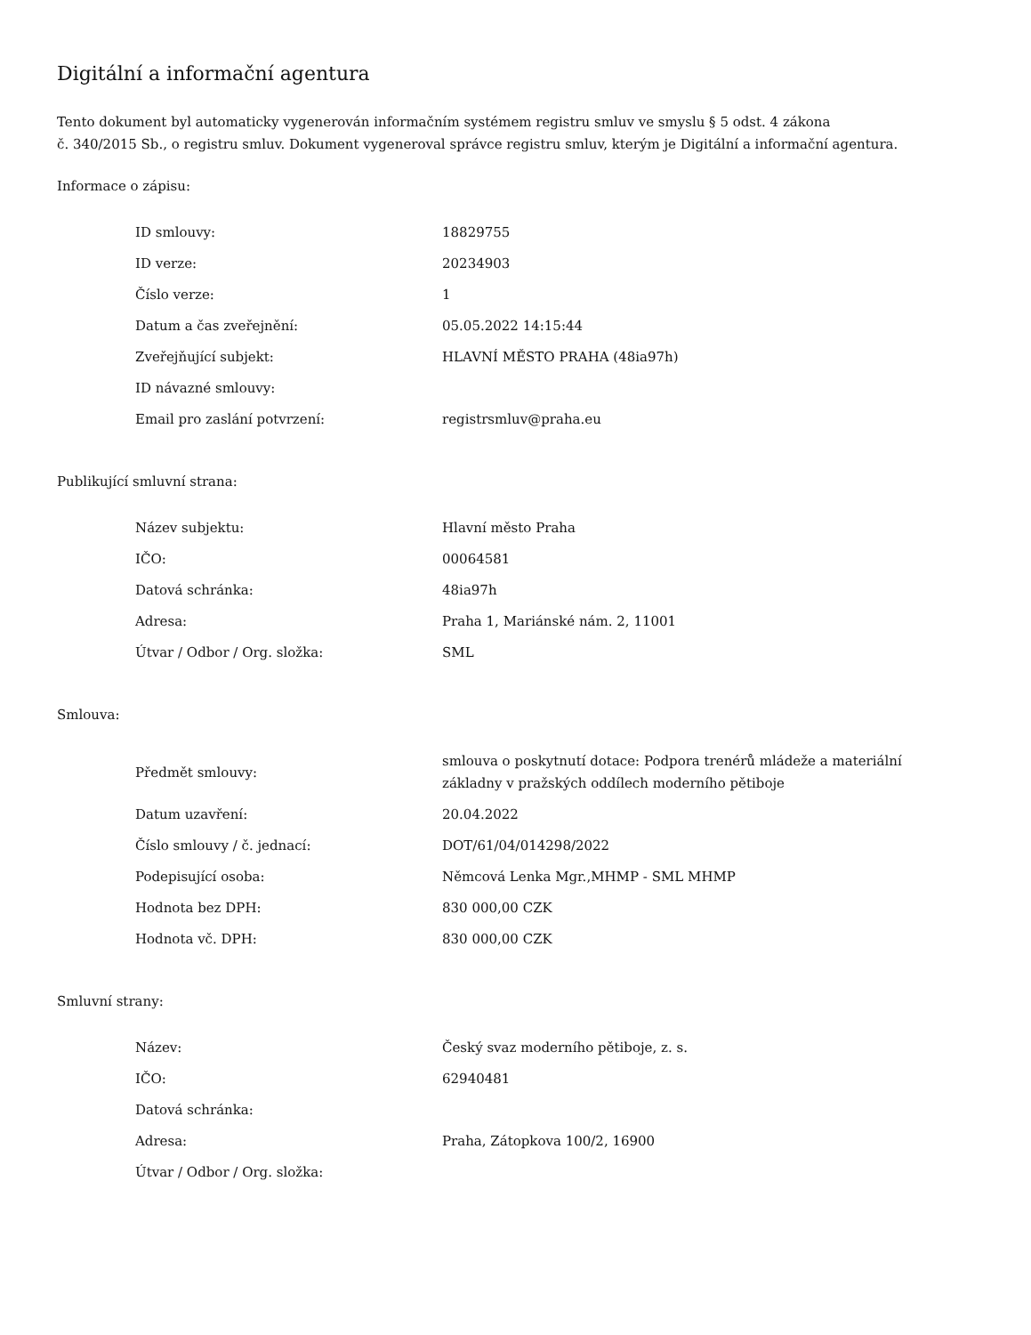Digitální a informační agentura
Tento dokument byl automaticky vygenerován informačním systémem registru smluv ve smyslu § 5 odst. 4 zákona
č. 340/2015 Sb., o registru smluv. Dokument vygeneroval správce registru smluv, kterým je Digitální a informační agentura.
Informace o zápisu:
| ID smlouvy: | 18829755 |
| ID verze: | 20234903 |
| Číslo verze: | 1 |
| Datum a čas zveřejnění: | 05.05.2022 14:15:44 |
| Zveřejňující subjekt: | HLAVNÍ MĚSTO PRAHA (48ia97h) |
| ID návazné smlouvy: | |
| Email pro zaslání potvrzení: | registrsmluv@praha.eu |
Publikující smluvní strana:
| Název subjektu: | Hlavní město Praha |
| IČO: | 00064581 |
| Datová schránka: | 48ia97h |
| Adresa: | Praha 1, Mariánské nám. 2, 11001 |
| Útvar / Odbor / Org. složka: | SML |
Smlouva:
| Předmět smlouvy: | smlouva o poskytnutí dotace: Podpora trenérů mládeže a materiální základny v pražských oddílech moderního pětiboje |
| Datum uzavření: | 20.04.2022 |
| Číslo smlouvy / č. jednací: | DOT/61/04/014298/2022 |
| Podepisující osoba: | Němcová Lenka Mgr.,MHMP - SML MHMP |
| Hodnota bez DPH: | 830 000,00 CZK |
| Hodnota vč. DPH: | 830 000,00 CZK |
Smluvní strany:
| Název: | Český svaz moderního pětiboje, z. s. |
| IČO: | 62940481 |
| Datová schránka: | |
| Adresa: | Praha, Zátopkova 100/2, 16900 |
| Útvar / Odbor / Org. složka: | |